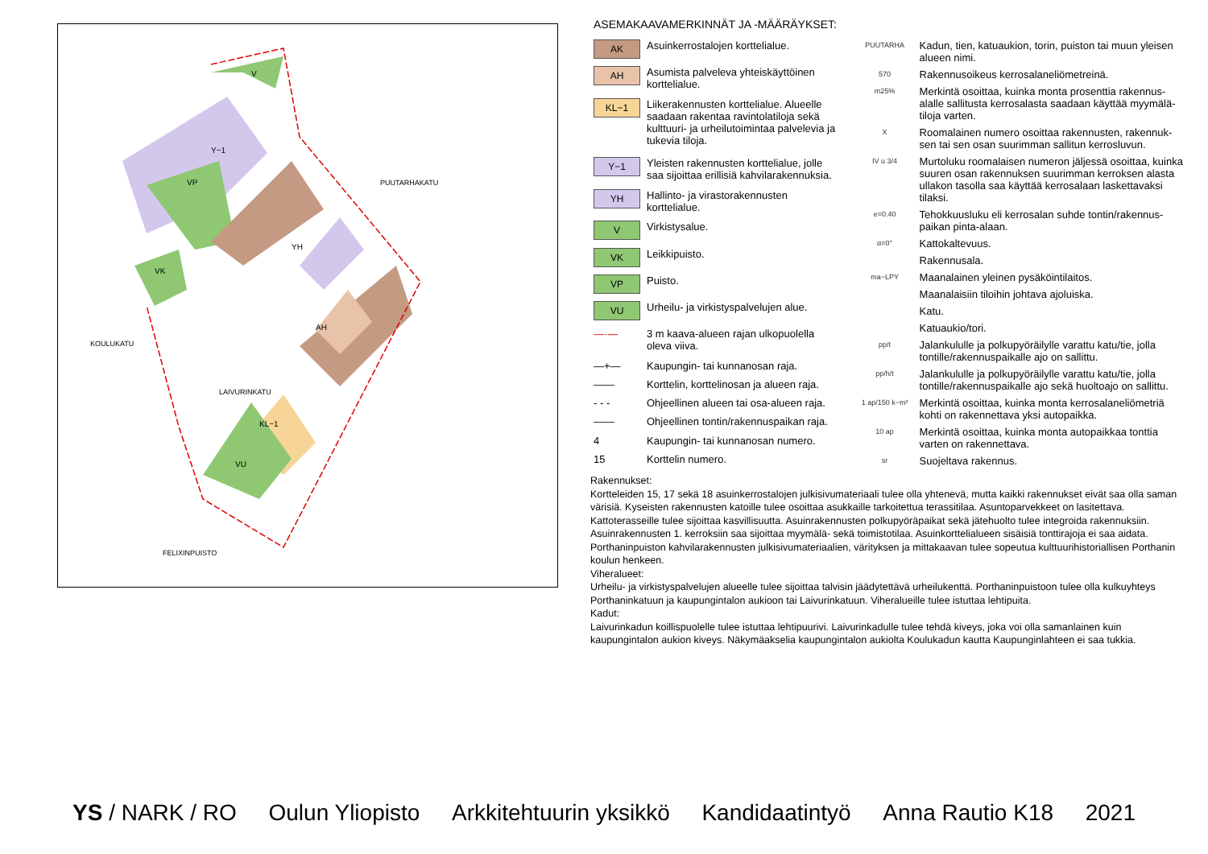VP
YH
AH
KL−1
VU
VK
Y−1
V
KOULUKATU
LAIVURINKATU
PUUTARHAKATU
FELIXINPUISTO
ASEMAKAAVAMERKINNÄT JA -MÄÄRÄYKSET:
| AK | Asuinkerrostalojen korttelialue. |
| AH | Asumista palveleva yhteiskäyttöi­nen korttelialue. |
| KL−1 | Liikerakennusten korttelialue. Alueelle saadaan rakentaa ravinto­latiloja sekä kulttuuri- ja urheilutoi­mintaa palvelevia ja tukevia tiloja. |
| Y−1 | Yleisten rakennusten korttelialue, jolle saa sijoittaa erillisiä kahvilara­kennuksia. |
| YH | Hallinto- ja virastorakennusten korttelialue. |
| V | Virkistysalue. |
| VK | Leikkipuisto. |
| VP | Puisto. |
| VU | Urheilu- ja virkistyspalvelujen alue. |
| —·— | 3 m kaava-alueen rajan ulkopuolel­la oleva viiva. |
| —+— | Kaupungin- tai kunnanosan raja. |
| —— | Korttelin, korttelinosan ja alueen raja. |
| - - - | Ohjeellinen alueen tai osa-alueen raja. |
| —— | Ohjeellinen tontin/rakennuspaikan raja. |
| 4 | Kaupungin- tai kunnanosan numero. |
| 15 | Korttelin numero. |
| PUUTARHA | Kadun, tien, katuaukion, torin, puiston tai muun yleisen alueen nimi. |
| 570 | Rakennusoikeus kerrosalaneliömetreinä. |
| m25% | Merkintä osoittaa, kuinka monta prosenttia rakennus­alalle sallitusta kerrosalasta saadaan käyttää myymälä­tiloja varten. |
| X | Roomalainen numero osoittaa rakennusten, rakennuk­sen tai sen osan suurimman sallitun kerrosluvun. |
| IV u 3/4 | Murtoluku roomalaisen numeron jäljessä osoittaa, kuinka suuren osan rakennuksen suurimman kerroksen alasta ullakon tasolla saa käyttää kerrosalaan laskettavaksi tilaksi. |
| e=0.40 | Tehokkuusluku eli kerrosalan suhde tontin/rakennus­paikan pinta-alaan. |
| α=0° | Kattokaltevuus. |
| | Rakennusala. |
| ma−LPY | Maanalainen yleinen pysäköintilaitos. |
| | Maanalaisiin tiloihin johtava ajoluiska. |
| | Katu. |
| | Katuaukio/tori. |
| pp/t | Jalankululle ja polkupyöräilylle varattu katu/tie, jolla tontille/rakennuspaikalle ajo on sallittu. |
| pp/h/t | Jalankululle ja polkupyöräilylle varattu katu/tie, jolla tontille/rakennuspaikalle ajo sekä huoltoajo on sallittu. |
| 1 ap/150 k−m² | Merkintä osoittaa, kuinka monta kerrosalaneliömetriä kohti on rakennettava yksi autopaikka. |
| 10 ap | Merkintä osoittaa, kuinka monta autopaikkaa tonttia varten on rakennettava. |
| sr | Suojeltava rakennus. |
Rakennukset:
Kortteleiden 15, 17 sekä 18 asuinkerrostalojen julkisivumateriaali tulee olla yhtenevä, mutta kaikki rakennukset eivät saa olla saman värisiä. Kyseisten rakennusten katoille tulee osoittaa asukkaille tarkoitettua terassitilaa. Asun­toparvekkeet on lasitettava. Kattoterasseille tulee sijoittaa kasvillisuutta. Asuinrakennusten polkupyöräpaikat sekä jätehuolto tulee integroida rakennuksiin. Asuinrakennusten 1. kerroksiin saa sijoittaa myymälä- sekä toimistotilaa. Asuinkorttelialueen sisäisiä tonttirajoja ei saa aidata.
Porthaninpuiston kahvilarakennusten julkisivumateriaalien, värityksen ja mittakaavan tulee sopeutua kulttuurihisto­riallisen Porthanin koulun henkeen.
Viheralueet:
Urheilu- ja virkistyspalvelujen alueelle tulee sijoittaa talvisin jäädytettävä urheilukenttä. Porthaninpuistoon tulee olla kulkuyhteys Porthaninkatuun ja kaupungintalon aukioon tai Laivurinkatuun. Viheralueille tulee istuttaa lehtipuita.
Kadut:
Laivurinkadun koillispuolelle tulee istuttaa lehtipuurivi. Laivurinkadulle tulee tehdä kiveys, joka voi olla samanlainen kuin kaupungintalon aukion kiveys. Näkymäakselia kaupungintalon aukiolta Koulukadun kautta Kaupunginlahteen ei saa tukkia.
YS / NARK / RO Oulun Yliopisto Arkkitehtuurin yksikkö Kandidaatintyö Anna Rautio K18 2021